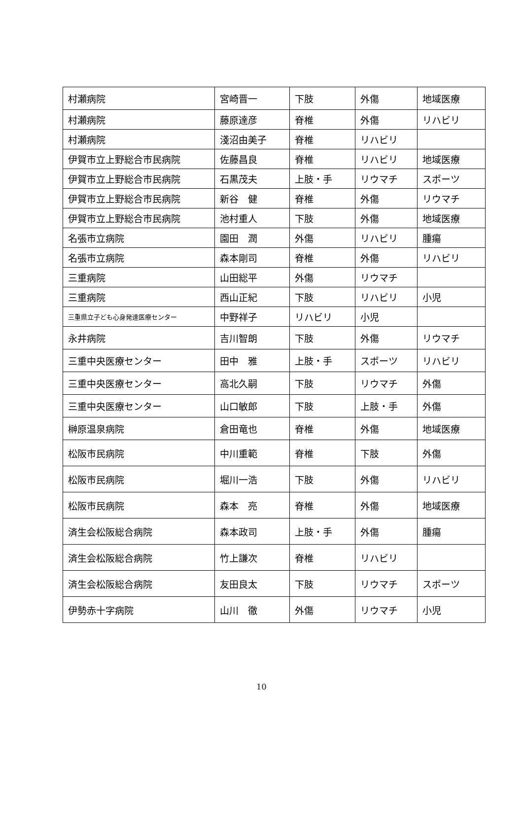| 村瀬病院 | 宮崎晋一 | 下肢 | 外傷 | 地域医療 |
| 村瀬病院 | 藤原達彦 | 脊椎 | 外傷 | リハビリ |
| 村瀬病院 | 淺沼由美子 | 脊椎 | リハビリ | |
| 伊賀市立上野総合市民病院 | 佐藤昌良 | 脊椎 | リハビリ | 地域医療 |
| 伊賀市立上野総合市民病院 | 石黒茂夫 | 上肢・手 | リウマチ | スポーツ |
| 伊賀市立上野総合市民病院 | 新谷 健 | 脊椎 | 外傷 | リウマチ |
| 伊賀市立上野総合市民病院 | 池村重人 | 下肢 | 外傷 | 地域医療 |
| 名張市立病院 | 園田 潤 | 外傷 | リハビリ | 腫瘍 |
| 名張市立病院 | 森本剛司 | 脊椎 | 外傷 | リハビリ |
| 三重病院 | 山田総平 | 外傷 | リウマチ | |
| 三重病院 | 西山正紀 | 下肢 | リハビリ | 小児 |
| 三重県立子ども心身発達医療センター | 中野祥子 | リハビリ | 小児 | |
| 永井病院 | 吉川智朗 | 下肢 | 外傷 | リウマチ |
| 三重中央医療センター | 田中 雅 | 上肢・手 | スポーツ | リハビリ |
| 三重中央医療センター | 高北久嗣 | 下肢 | リウマチ | 外傷 |
| 三重中央医療センター | 山口敏郎 | 下肢 | 上肢・手 | 外傷 |
| 榊原温泉病院 | 倉田竜也 | 脊椎 | 外傷 | 地域医療 |
| 松阪市民病院 | 中川重範 | 脊椎 | 下肢 | 外傷 |
| 松阪市民病院 | 堀川一浩 | 下肢 | 外傷 | リハビリ |
| 松阪市民病院 | 森本 亮 | 脊椎 | 外傷 | 地域医療 |
| 済生会松阪総合病院 | 森本政司 | 上肢・手 | 外傷 | 腫瘍 |
| 済生会松阪総合病院 | 竹上謙次 | 脊椎 | リハビリ | |
| 済生会松阪総合病院 | 友田良太 | 下肢 | リウマチ | スポーツ |
| 伊勢赤十字病院 | 山川 徹 | 外傷 | リウマチ | 小児 |
10